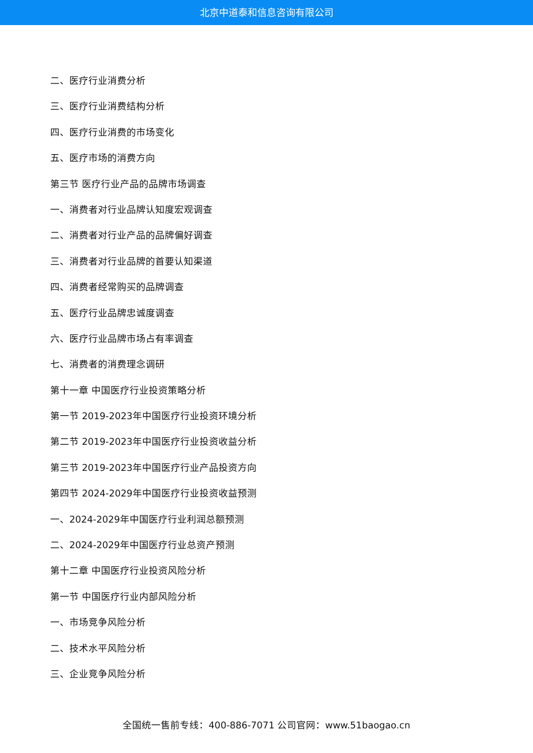北京中道泰和信息咨询有限公司
二、医疗行业消费分析
三、医疗行业消费结构分析
四、医疗行业消费的市场变化
五、医疗市场的消费方向
第三节 医疗行业产品的品牌市场调查
一、消费者对行业品牌认知度宏观调查
二、消费者对行业产品的品牌偏好调查
三、消费者对行业品牌的首要认知渠道
四、消费者经常购买的品牌调查
五、医疗行业品牌忠诚度调查
六、医疗行业品牌市场占有率调查
七、消费者的消费理念调研
第十一章 中国医疗行业投资策略分析
第一节 2019-2023年中国医疗行业投资环境分析
第二节 2019-2023年中国医疗行业投资收益分析
第三节 2019-2023年中国医疗行业产品投资方向
第四节 2024-2029年中国医疗行业投资收益预测
一、2024-2029年中国医疗行业利润总额预测
二、2024-2029年中国医疗行业总资产预测
第十二章 中国医疗行业投资风险分析
第一节 中国医疗行业内部风险分析
一、市场竞争风险分析
二、技术水平风险分析
三、企业竞争风险分析
全国统一售前专线：400-886-7071 公司官网：www.51baogao.cn